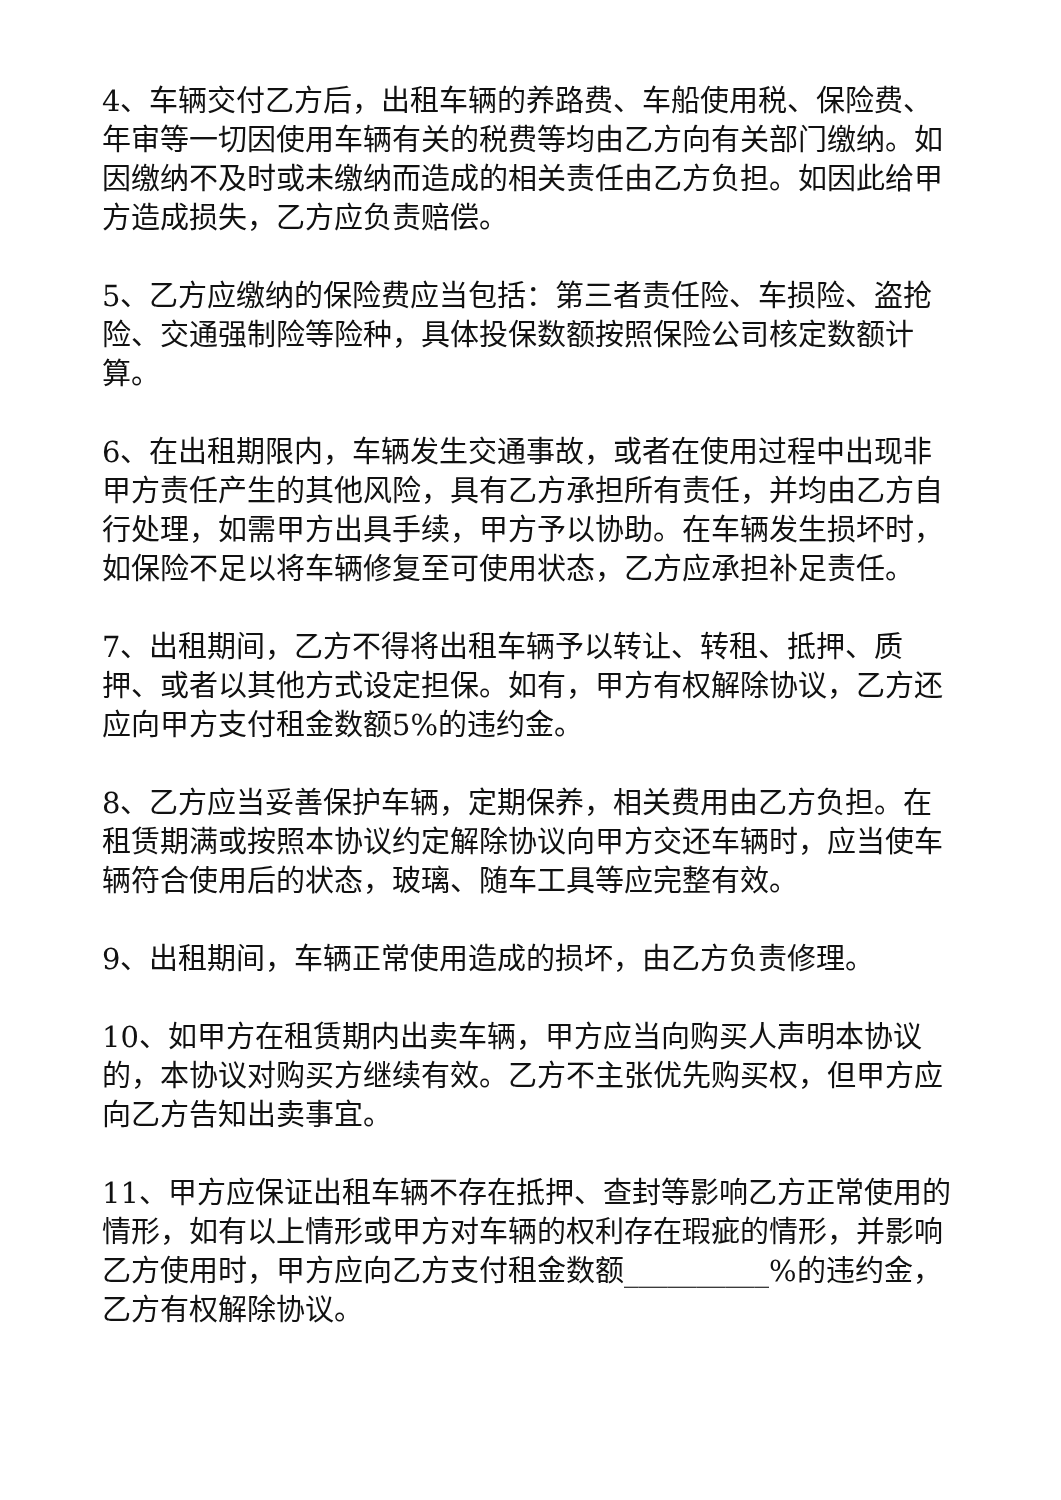4、车辆交付乙方后，出租车辆的养路费、车船使用税、保险费、年审等一切因使用车辆有关的税费等均由乙方向有关部门缴纳。如因缴纳不及时或未缴纳而造成的相关责任由乙方负担。如因此给甲方造成损失，乙方应负责赔偿。
5、乙方应缴纳的保险费应当包括：第三者责任险、车损险、盗抢险、交通强制险等险种，具体投保数额按照保险公司核定数额计算。
6、在出租期限内，车辆发生交通事故，或者在使用过程中出现非甲方责任产生的其他风险，具有乙方承担所有责任，并均由乙方自行处理，如需甲方出具手续，甲方予以协助。在车辆发生损坏时，如保险不足以将车辆修复至可使用状态，乙方应承担补足责任。
7、出租期间，乙方不得将出租车辆予以转让、转租、抵押、质押、或者以其他方式设定担保。如有，甲方有权解除协议，乙方还应向甲方支付租金数额5%的违约金。
8、乙方应当妥善保护车辆，定期保养，相关费用由乙方负担。在租赁期满或按照本协议约定解除协议向甲方交还车辆时，应当使车辆符合使用后的状态，玻璃、随车工具等应完整有效。
9、出租期间，车辆正常使用造成的损坏，由乙方负责修理。
10、如甲方在租赁期内出卖车辆，甲方应当向购买人声明本协议的，本协议对购买方继续有效。乙方不主张优先购买权，但甲方应向乙方告知出卖事宜。
11、甲方应保证出租车辆不存在抵押、查封等影响乙方正常使用的情形，如有以上情形或甲方对车辆的权利存在瑕疵的情形，并影响乙方使用时，甲方应向乙方支付租金数额__________%的违约金，乙方有权解除协议。